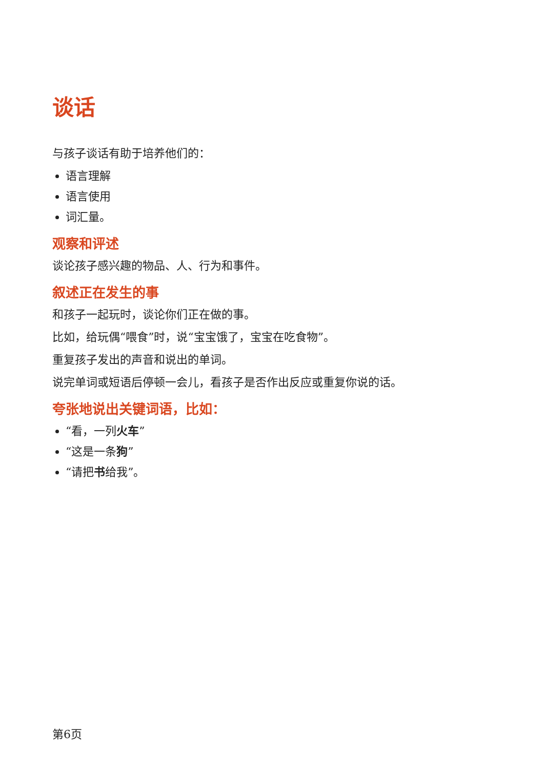谈话
与孩子谈话有助于培养他们的：
语言理解
语言使用
词汇量。
观察和评述
谈论孩子感兴趣的物品、人、行为和事件。
叙述正在发生的事
和孩子一起玩时，谈论你们正在做的事。
比如，给玩偶“喂食”时，说“宝宝饿了，宝宝在吃食物”。
重复孩子发出的声音和说出的单词。
说完单词或短语后停顿一会儿，看孩子是否作出反应或重复你说的话。
夸张地说出关键词语，比如：
“看，一列火车”
“这是一条狗”
“请把书给我”。
第6页